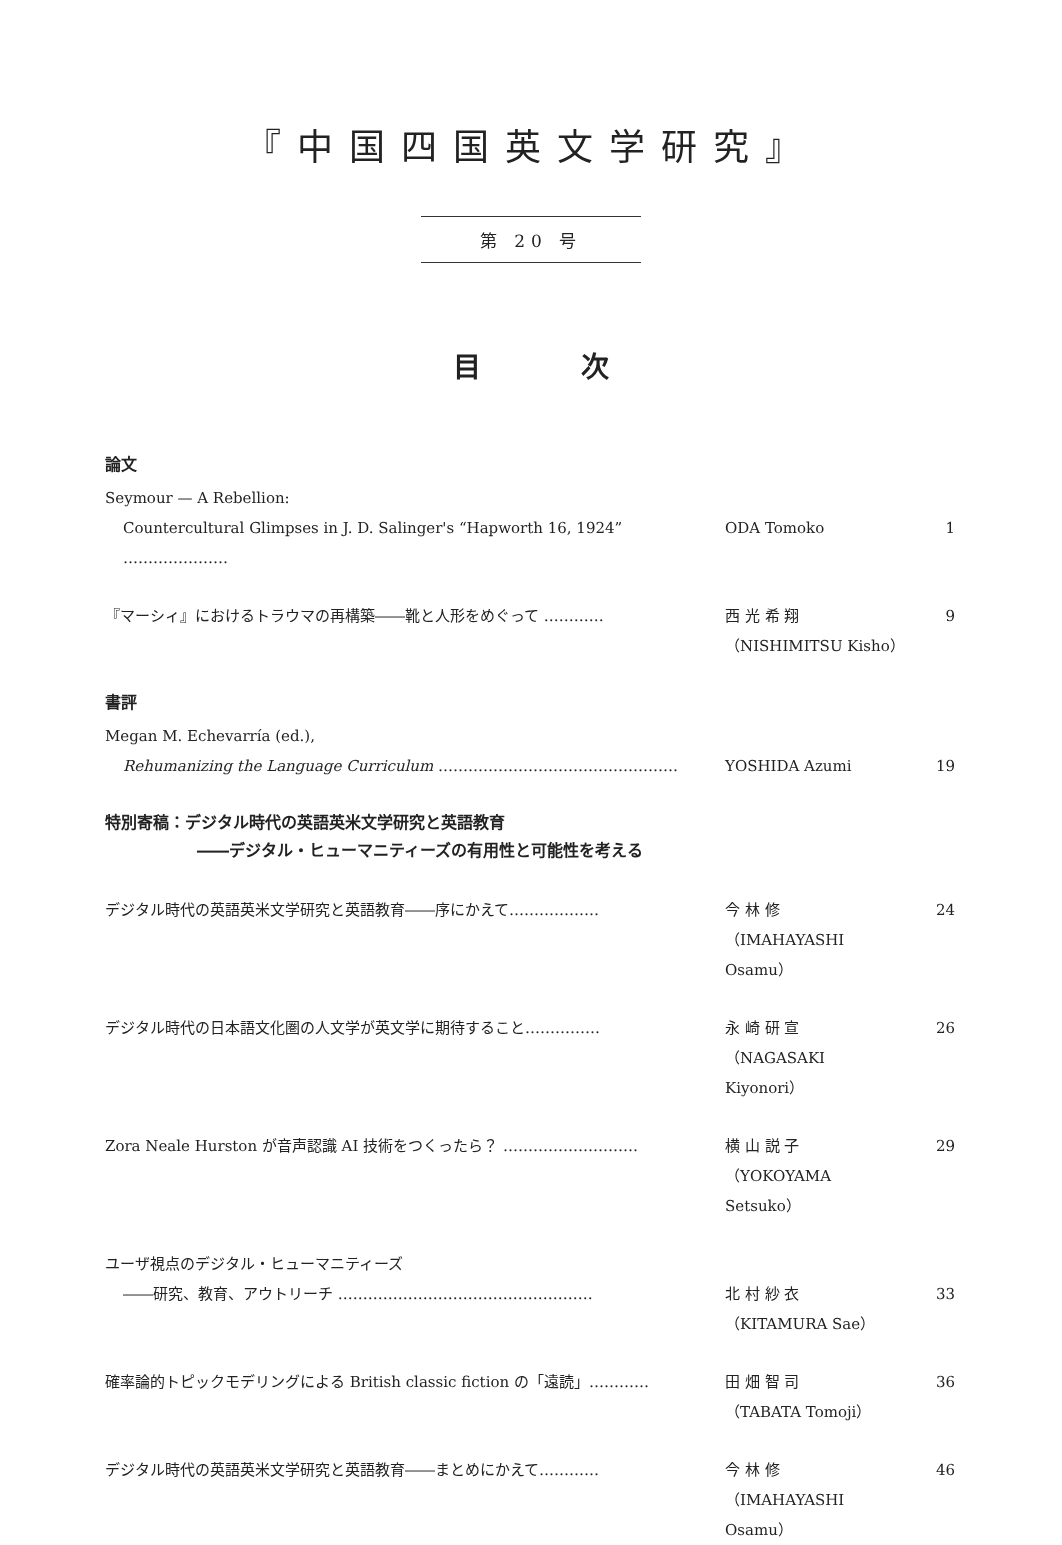『中国四国英文学研究』
第 20 号
目 次
論文
Seymour — A Rebellion:
Countercultural Glimpses in J. D. Salinger's “Hapworth 16, 1924” ………………… ODA Tomoko 1
『マーシィ』におけるトラウマの再構築――靴と人形をめぐって ………… 西 光 希 翔
（NISHIMITSU Kisho） 9
書評
Megan M. Echevarría (ed.),
Rehumanizing the Language Curriculum ………………………………………… YOSHIDA Azumi 19
特別寄稿：デジタル時代の英語英米文学研究と英語教育
――デジタル・ヒューマニティーズの有用性と可能性を考える
デジタル時代の英語英米文学研究と英語教育――序にかえて……………… 今 林 修
（IMAHAYASHI Osamu） 24
デジタル時代の日本語文化圏の人文学が英文学に期待すること…………… 永 崎 研 宣
（NAGASAKI Kiyonori） 26
Zora Neale Hurston が音声認識 AI 技術をつくったら？ ……………………… 横 山 説 子
（YOKOYAMA Setsuko） 29
ユーザ視点のデジタル・ヒューマニティーズ
――研究、教育、アウトリーチ ……………………………………………
北 村 紗 衣
（KITAMURA Sae）
33
確率論的トピックモデリングによる British classic fiction の「遠読」………… 田 畑 智 司
（TABATA Tomoji） 36
デジタル時代の英語英米文学研究と英語教育――まとめにかえて………… 今 林 修
（IMAHAYASHI Osamu） 46